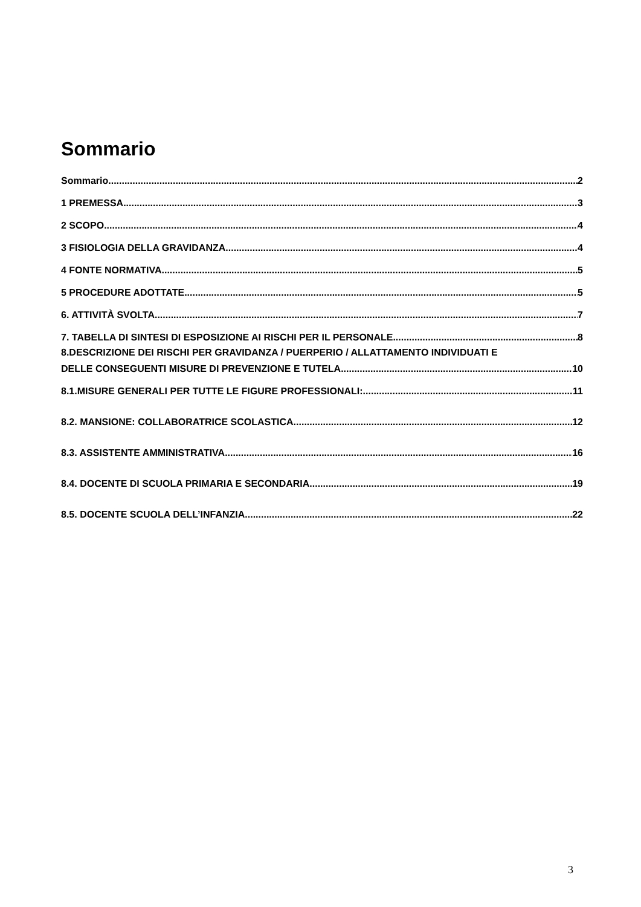Sommario
Sommario 2
1 PREMESSA 3
2 SCOPO 4
3 FISIOLOGIA DELLA GRAVIDANZA 4
4 FONTE NORMATIVA 5
5 PROCEDURE ADOTTATE 5
6. ATTIVITÀ SVOLTA 7
7. TABELLA DI SINTESI DI ESPOSIZIONE AI RISCHI PER IL PERSONALE 8
8.DESCRIZIONE DEI RISCHI PER GRAVIDANZA / PUERPERIO / ALLATTAMENTO INDIVIDUATI E
DELLE CONSEGUENTI MISURE DI PREVENZIONE E TUTELA 10
8.1.MISURE GENERALI PER TUTTE LE FIGURE PROFESSIONALI: 11
8.2. MANSIONE: COLLABORATRICE SCOLASTICA 12
8.3. ASSISTENTE AMMINISTRATIVA 16
8.4. DOCENTE DI SCUOLA PRIMARIA E SECONDARIA 19
8.5. DOCENTE SCUOLA DELL’INFANZIA 22
3